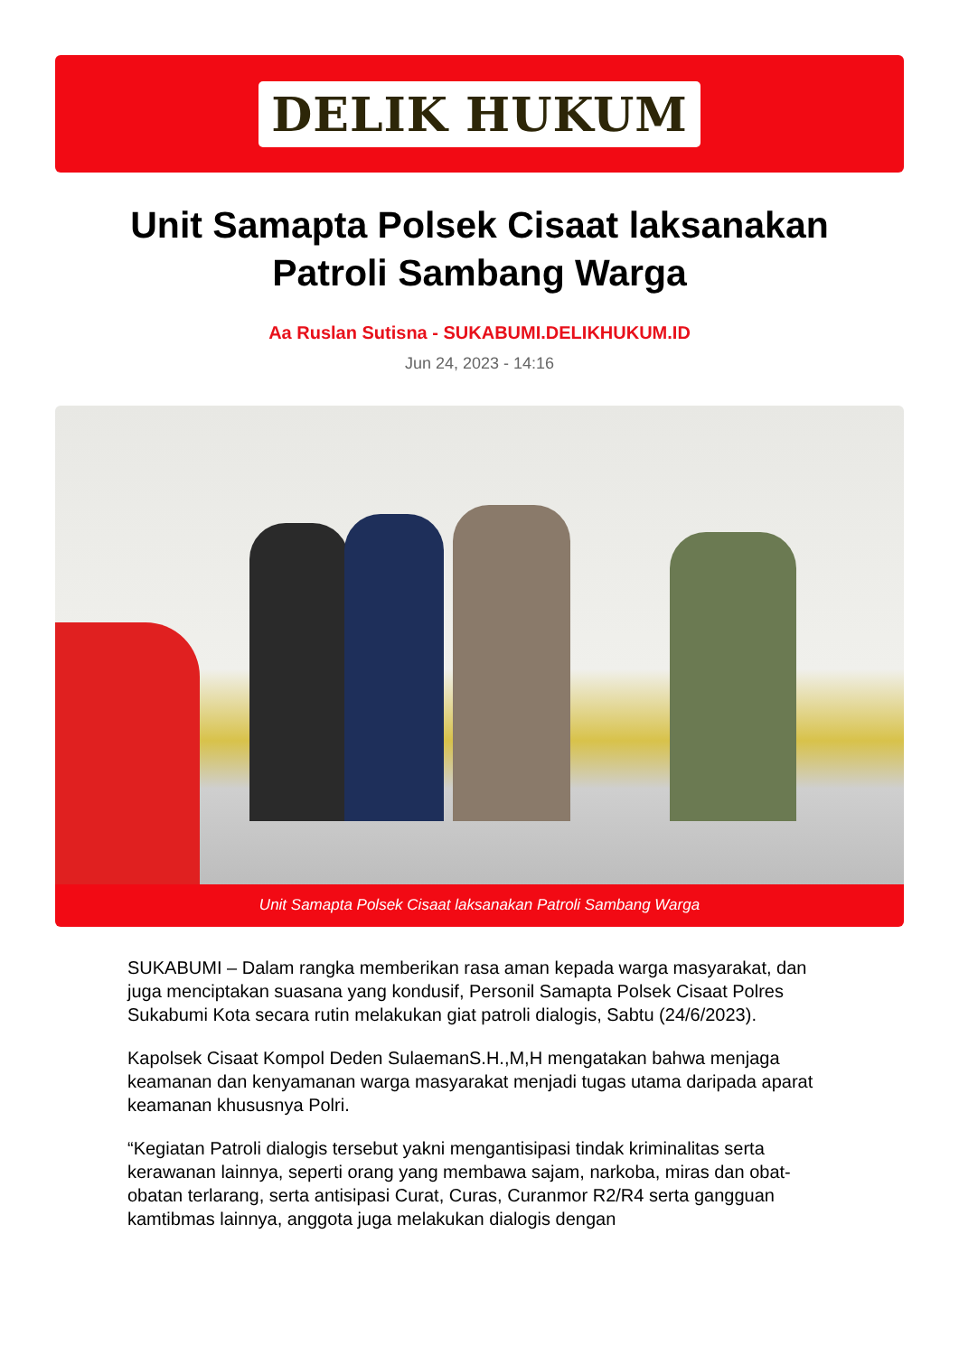DELIK HUKUM
Unit Samapta Polsek Cisaat laksanakan Patroli Sambang Warga
Aa Ruslan Sutisna - SUKABUMI.DELIKHUKUM.ID
Jun 24, 2023 - 14:16
Unit Samapta Polsek Cisaat laksanakan Patroli Sambang Warga
SUKABUMI – Dalam rangka memberikan rasa aman kepada warga masyarakat, dan juga menciptakan suasana yang kondusif, Personil Samapta Polsek Cisaat Polres Sukabumi Kota secara rutin melakukan giat patroli dialogis, Sabtu (24/6/2023).
Kapolsek Cisaat Kompol Deden SulaemanS.H.,M,H mengatakan bahwa menjaga keamanan dan kenyamanan warga masyarakat menjadi tugas utama daripada aparat keamanan khususnya Polri.
“Kegiatan Patroli dialogis tersebut yakni mengantisipasi tindak kriminalitas serta kerawanan lainnya, seperti orang yang membawa sajam, narkoba, miras dan obat-obatan terlarang, serta antisipasi Curat, Curas, Curanmor R2/R4 serta gangguan kamtibmas lainnya, anggota juga melakukan dialogis dengan